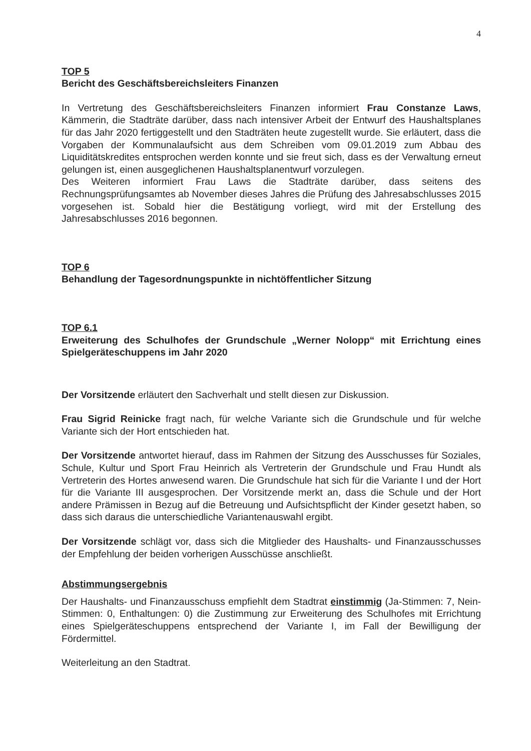4
TOP 5
Bericht des Geschäftsbereichsleiters Finanzen
In Vertretung des Geschäftsbereichsleiters Finanzen informiert Frau Constanze Laws, Kämmerin, die Stadträte darüber, dass nach intensiver Arbeit der Entwurf des Haushaltsplanes für das Jahr 2020 fertiggestellt und den Stadträten heute zugestellt wurde. Sie erläutert, dass die Vorgaben der Kommunalaufsicht aus dem Schreiben vom 09.01.2019 zum Abbau des Liquiditätskredites entsprochen werden konnte und sie freut sich, dass es der Verwaltung erneut gelungen ist, einen ausgeglichenen Haushaltsplanentwurf vorzulegen.
Des Weiteren informiert Frau Laws die Stadträte darüber, dass seitens des Rechnungsprüfungsamtes ab November dieses Jahres die Prüfung des Jahresabschlusses 2015 vorgesehen ist. Sobald hier die Bestätigung vorliegt, wird mit der Erstellung des Jahresabschlusses 2016 begonnen.
TOP 6
Behandlung der Tagesordnungspunkte in nichtöffentlicher Sitzung
TOP 6.1
Erweiterung des Schulhofes der Grundschule „Werner Nolopp“ mit Errichtung eines Spielgeräteschuppens im Jahr 2020
Der Vorsitzende erläutert den Sachverhalt und stellt diesen zur Diskussion.
Frau Sigrid Reinicke fragt nach, für welche Variante sich die Grundschule und für welche Variante sich der Hort entschieden hat.
Der Vorsitzende antwortet hierauf, dass im Rahmen der Sitzung des Ausschusses für Soziales, Schule, Kultur und Sport Frau Heinrich als Vertreterin der Grundschule und Frau Hundt als Vertreterin des Hortes anwesend waren. Die Grundschule hat sich für die Variante I und der Hort für die Variante III ausgesprochen. Der Vorsitzende merkt an, dass die Schule und der Hort andere Prämissen in Bezug auf die Betreuung und Aufsichtspflicht der Kinder gesetzt haben, so dass sich daraus die unterschiedliche Variantenauswahl ergibt.
Der Vorsitzende schlägt vor, dass sich die Mitglieder des Haushalts- und Finanzausschusses der Empfehlung der beiden vorherigen Ausschüsse anschließt.
Abstimmungsergebnis
Der Haushalts- und Finanzausschuss empfiehlt dem Stadtrat einstimmig (Ja-Stimmen: 7, Nein-Stimmen: 0, Enthaltungen: 0) die Zustimmung zur Erweiterung des Schulhofes mit Errichtung eines Spielgeräteschuppens entsprechend der Variante I, im Fall der Bewilligung der Fördermittel.
Weiterleitung an den Stadtrat.